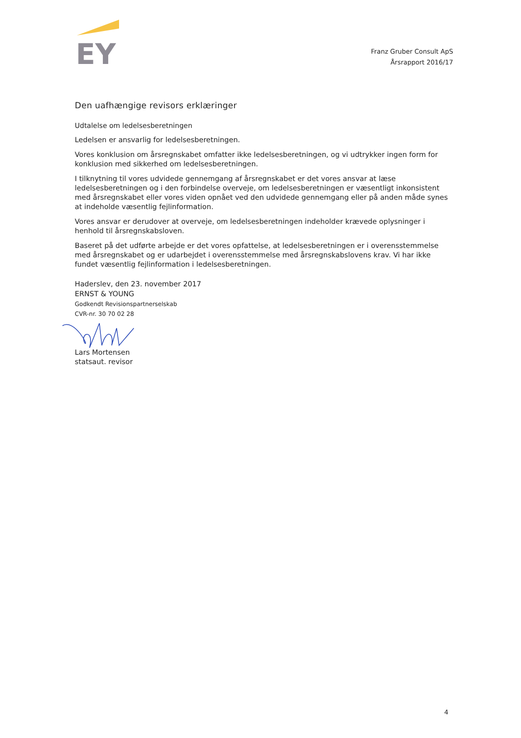EY
Franz Gruber Consult ApS
Årsrapport 2016/17
Den uafhængige revisors erklæringer
Udtalelse om ledelsesberetningen
Ledelsen er ansvarlig for ledelsesberetningen.
Vores konklusion om årsregnskabet omfatter ikke ledelsesberetningen, og vi udtrykker ingen form for konklusion med sikkerhed om ledelsesberetningen.
I tilknytning til vores udvidede gennemgang af årsregnskabet er det vores ansvar at læse ledelsesberetningen og i den forbindelse overveje, om ledelsesberetningen er væsentligt inkonsistent med årsregnskabet eller vores viden opnået ved den udvidede gennemgang eller på anden måde synes at indeholde væsentlig fejlinformation.
Vores ansvar er derudover at overveje, om ledelsesberetningen indeholder krævede oplysninger i henhold til årsregnskabsloven.
Baseret på det udførte arbejde er det vores opfattelse, at ledelsesberetningen er i overensstemmelse med årsregnskabet og er udarbejdet i overensstemmelse med årsregnskabslovens krav. Vi har ikke fundet væsentlig fejlinformation i ledelsesberetningen.
Haderslev, den 23. november 2017
ERNST & YOUNG
Godkendt Revisionspartnerselskab
CVR-nr. 30 70 02 28
Lars Mortensen
statsaut. revisor
4